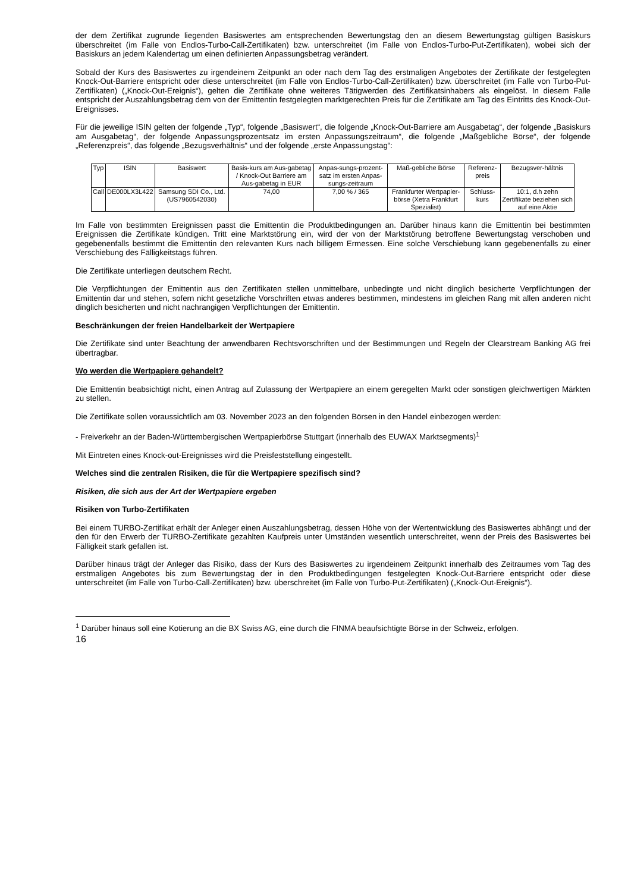der dem Zertifikat zugrunde liegenden Basiswertes am entsprechenden Bewertungstag den an diesem Bewertungstag gültigen Basiskurs überschreitet (im Falle von Endlos-Turbo-Call-Zertifikaten) bzw. unterschreitet (im Falle von Endlos-Turbo-Put-Zertifikaten), wobei sich der Basiskurs an jedem Kalendertag um einen definierten Anpassungsbetrag verändert.
Sobald der Kurs des Basiswertes zu irgendeinem Zeitpunkt an oder nach dem Tag des erstmaligen Angebotes der Zertifikate der festgelegten Knock-Out-Barriere entspricht oder diese unterschreitet (im Falle von Endlos-Turbo-Call-Zertifikaten) bzw. überschreitet (im Falle von Turbo-Put-Zertifikaten) („Knock-Out-Ereignis“), gelten die Zertifikate ohne weiteres Tätigwerden des Zertifikatsinhabers als eingelöst. In diesem Falle entspricht der Auszahlungsbetrag dem von der Emittentin festgelegten marktgerechten Preis für die Zertifikate am Tag des Eintritts des Knock-Out-Ereignisses.
Für die jeweilige ISIN gelten der folgende „Typ“, folgende „Basiswert“, die folgende „Knock-Out-Barriere am Ausgabetag“, der folgende „Basiskurs am Ausgabetag“, der folgende Anpassungsprozentsatz im ersten Anpassungszeitraum“, die folgende „Maßgebliche Börse“, der folgende „Referenzpreis“, das folgende „Bezugsverhältnis“ und der folgende „erste Anpassungstag“:
| Typ | ISIN | Basiswert | Basis-kurs am Aus-gabetag / Knock-Out Barriere am Aus-gabetag in EUR | Anpas-sungs-prozent-satz im ersten Anpas-sungs-zeitraum | Maß-gebliche Börse | Referenz-preis | Bezugsver-hältnis |
| --- | --- | --- | --- | --- | --- | --- | --- |
| Call | DE000LX3L422 | Samsung SDI Co., Ltd. (US7960542030) | 74,00 | 7,00 % / 365 | Frankfurter Wertpapier-börse (Xetra Frankfurt Spezialist) | Schluss-kurs | 10:1, d.h zehn Zertifikate beziehen sich auf eine Aktie |
Im Falle von bestimmten Ereignissen passt die Emittentin die Produktbedingungen an. Darüber hinaus kann die Emittentin bei bestimmten Ereignissen die Zertifikate kündigen. Tritt eine Marktstörung ein, wird der von der Marktstörung betroffene Bewertungstag verschoben und gegebenenfalls bestimmt die Emittentin den relevanten Kurs nach billigem Ermessen. Eine solche Verschiebung kann gegebenenfalls zu einer Verschiebung des Fälligkeitstags führen.
Die Zertifikate unterliegen deutschem Recht.
Die Verpflichtungen der Emittentin aus den Zertifikaten stellen unmittelbare, unbedingte und nicht dinglich besicherte Verpflichtungen der Emittentin dar und stehen, sofern nicht gesetzliche Vorschriften etwas anderes bestimmen, mindestens im gleichen Rang mit allen anderen nicht dinglich besicherten und nicht nachrangigen Verpflichtungen der Emittentin.
Beschränkungen der freien Handelbarkeit der Wertpapiere
Die Zertifikate sind unter Beachtung der anwendbaren Rechtsvorschriften und der Bestimmungen und Regeln der Clearstream Banking AG frei übertragbar.
Wo werden die Wertpapiere gehandelt?
Die Emittentin beabsichtigt nicht, einen Antrag auf Zulassung der Wertpapiere an einem geregelten Markt oder sonstigen gleichwertigen Märkten zu stellen.
Die Zertifikate sollen voraussichtlich am 03. November 2023 an den folgenden Börsen in den Handel einbezogen werden:
- Freiverkehr an der Baden-Württembergischen Wertpapierbörse Stuttgart (innerhalb des EUWAX Marktsegments)<sup>1</sup>
Mit Eintreten eines Knock-out-Ereignisses wird die Preisfeststellung eingestellt.
Welches sind die zentralen Risiken, die für die Wertpapiere spezifisch sind?
Risiken, die sich aus der Art der Wertpapiere ergeben
Risiken von Turbo-Zertifikaten
Bei einem TURBO-Zertifikat erhält der Anleger einen Auszahlungsbetrag, dessen Höhe von der Wertentwicklung des Basiswertes abhängt und der den für den Erwerb der TURBO-Zertifikate gezahlten Kaufpreis unter Umständen wesentlich unterschreitet, wenn der Preis des Basiswertes bei Fälligkeit stark gefallen ist.
Darüber hinaus trägt der Anleger das Risiko, dass der Kurs des Basiswertes zu irgendeinem Zeitpunkt innerhalb des Zeitraumes vom Tag des erstmaligen Angebotes bis zum Bewertungstag der in den Produktbedingungen festgelegten Knock-Out-Barriere entspricht oder diese unterschreitet (im Falle von Turbo-Call-Zertifikaten) bzw. überschreitet (im Falle von Turbo-Put-Zertifikaten) („Knock-Out-Ereignis“).
<sup>1</sup> Darüber hinaus soll eine Kotierung an die BX Swiss AG, eine durch die FINMA beaufsichtigte Börse in der Schweiz, erfolgen.
16